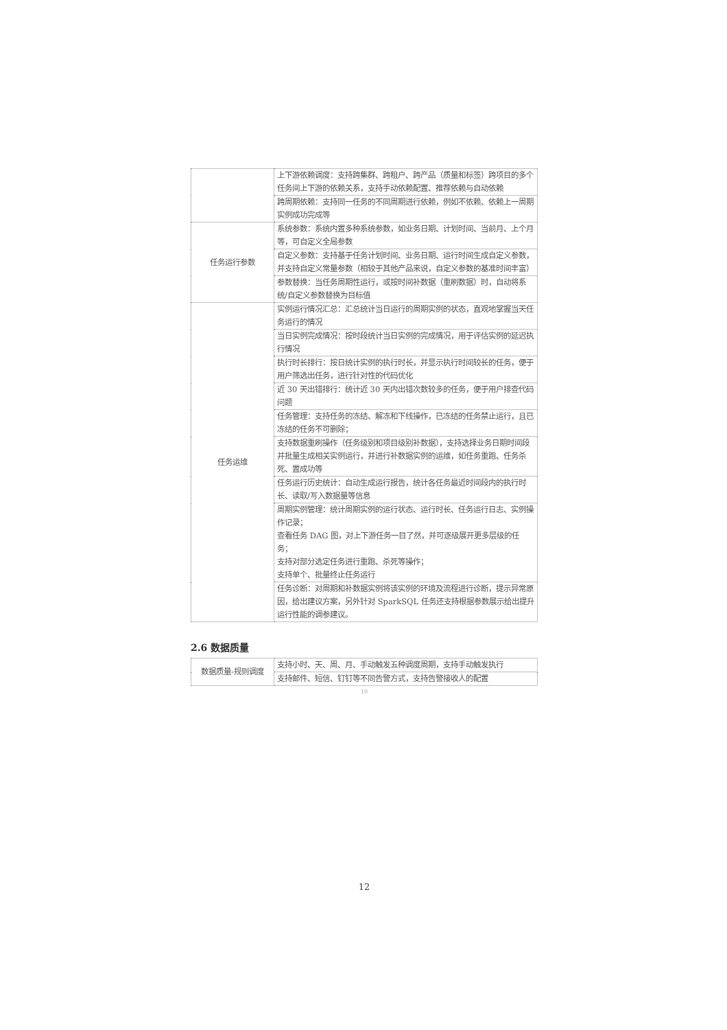| | 上下游依赖调度：支持跨集群、跨租户、跨产品（质量和标签）跨项目的多个任务间上下游的依赖关系，支持手动依赖配置、推荐依赖与自动依赖 |
| | 跨周期依赖：支持同一任务的不同周期进行依赖，例如不依赖、依赖上一周期实例成功完成等 |
| 任务运行参数 | 系统参数：系统内置多种系统参数，如业务日期、计划时间、当前月、上个月等，可自定义全局参数 |
| | 自定义参数：支持基于任务计划时间、业务日期、运行时间生成自定义参数，并支持自定义常量参数（相较于其他产品来说，自定义参数的基准时间丰富） |
| | 参数替换：当任务周期性运行，或按时间补数据（重刷数据）时，自动将系统/自定义参数替换为目标值 |
| 任务运维 | 实例运行情况汇总：汇总统计当日运行的周期实例的状态，直观地掌握当天任务运行的情况 |
| | 当日实例完成情况：按时段统计当日实例的完成情况，用于评估实例的延迟执行情况 |
| | 执行时长排行：按日统计实例的执行时长，并显示执行时间较长的任务，便于用户筛选出任务，进行针对性的代码优化 |
| | 近 30 天出错排行：统计近 30 天内出错次数较多的任务，便于用户排查代码问题 |
| | 任务管理：支持任务的冻结、解冻和下线操作，已冻结的任务禁止运行，且已冻结的任务不可删除； |
| | 支持数据重刷操作（任务级别和项目级别补数据），支持选择业务日期时间段并批量生成相关实例运行，并进行补数据实例的运维，如任务重跑、任务杀死、置成功等 |
| | 任务运行历史统计：自动生成运行报告，统计各任务最近时间段内的执行时长、读取/写入数据量等信息 |
| | 周期实例管理：统计周期实例的运行状态、运行时长、任务运行日志、实例操作记录； 查看任务 DAG 图，对上下游任务一目了然，并可逐级展开更多层级的任务； 支持对部分选定任务进行重跑、杀死等操作； 支持单个、批量终止任务运行 |
| | 任务诊断：对周期和补数据实例将该实例的环境及流程进行诊断，提示异常原因，给出建议方案，另外针对 SparkSQL 任务还支持根据参数展示给出提升运行性能的调参建议。 |
2.6 数据质量
| 数据质量-规则调度 | 支持小时、天、周、月、手动触发五种调度周期，支持手动触发执行 |
| | 支持邮件、短信、钉钉等不同告警方式，支持告警接收人的配置 |
10
12